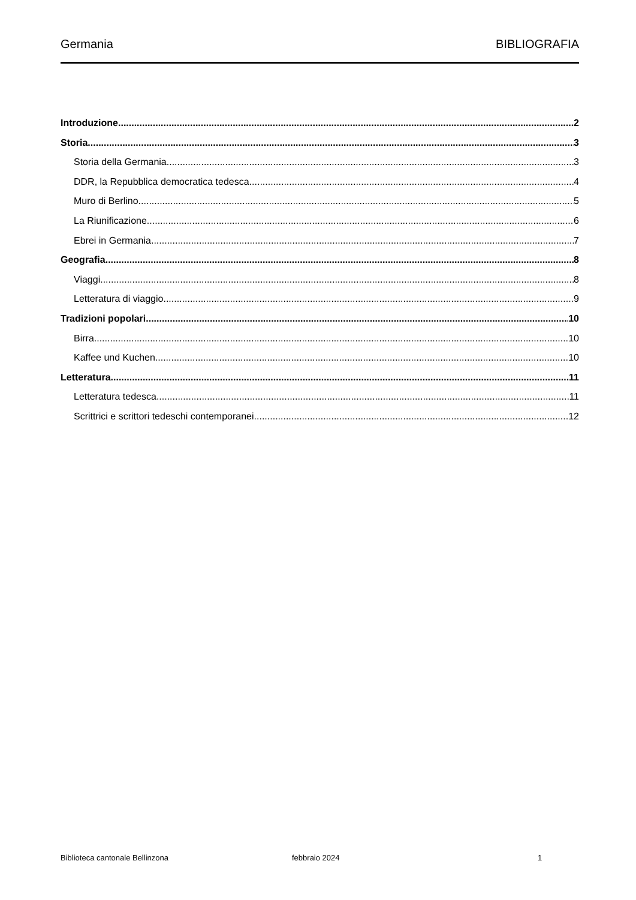Germania BIBLIOGRAFIA
Introduzione 2
Storia 3
Storia della Germania 3
DDR, la Repubblica democratica tedesca 4
Muro di Berlino 5
La Riunificazione 6
Ebrei in Germania 7
Geografia 8
Viaggi 8
Letteratura di viaggio 9
Tradizioni popolari 10
Birra 10
Kaffee und Kuchen 10
Letteratura 11
Letteratura tedesca 11
Scrittrici e scrittori tedeschi contemporanei 12
Biblioteca cantonale Bellinzona febbraio 2024 1